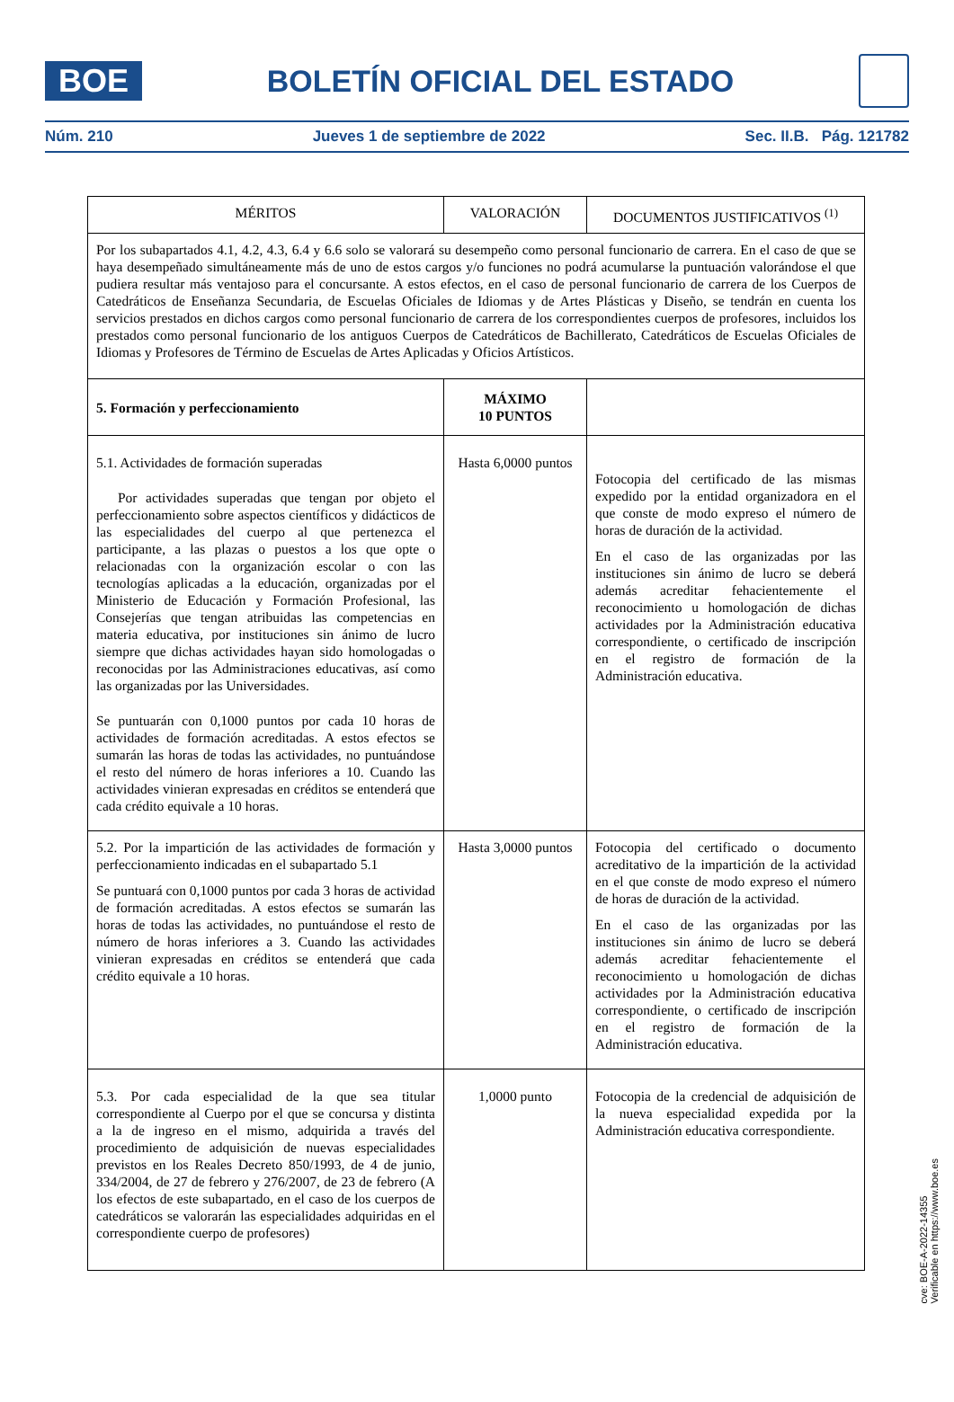BOE
BOLETÍN OFICIAL DEL ESTADO
Núm. 210 Jueves 1 de septiembre de 2022 Sec. II.B. Pág. 121782
| MÉRITOS | VALORACIÓN | DOCUMENTOS JUSTIFICATIVOS <sup>(1)</sup> |
| --- | --- | --- |
| Por los subapartados 4.1, 4.2, 4.3, 6.4 y 6.6 solo se valorará su desempeño como personal funcionario de carrera. En el caso de que se haya desempeñado simultáneamente más de uno de estos cargos y/o funciones no podrá acumularse la puntuación valorándose el que pudiera resultar más ventajoso para el concursante. A estos efectos, en el caso de personal funcionario de carrera de los Cuerpos de Catedráticos de Enseñanza Secundaria, de Escuelas Oficiales de Idiomas y de Artes Plásticas y Diseño, se tendrán en cuenta los servicios prestados en dichos cargos como personal funcionario de carrera de los correspondientes cuerpos de profesores, incluidos los prestados como personal funcionario de los antiguos Cuerpos de Catedráticos de Bachillerato, Catedráticos de Escuelas Oficiales de Idiomas y Profesores de Término de Escuelas de Artes Aplicadas y Oficios Artísticos. | | |
| 5. Formación y perfeccionamiento | MÁXIMO 10 PUNTOS | |
| 5.1. Actividades de formación superadas Por actividades superadas que tengan por objeto el perfeccionamiento sobre aspectos científicos y didácticos de las especialidades del cuerpo al que pertenezca el participante, a las plazas o puestos a los que opte o relacionadas con la organización escolar o con las tecnologías aplicadas a la educación, organizadas por el Ministerio de Educación y Formación Profesional, las Consejerías que tengan atribuidas las competencias en materia educativa, por instituciones sin ánimo de lucro siempre que dichas actividades hayan sido homologadas o reconocidas por las Administraciones educativas, así como las organizadas por las Universidades. Se puntuarán con 0,1000 puntos por cada 10 horas de actividades de formación acreditadas. A estos efectos se sumarán las horas de todas las actividades, no puntuándose el resto del número de horas inferiores a 10. Cuando las actividades vinieran expresadas en créditos se entenderá que cada crédito equivale a 10 horas. | Hasta 6,0000 puntos | Fotocopia del certificado de las mismas expedido por la entidad organizadora en el que conste de modo expreso el número de horas de duración de la actividad. En el caso de las organizadas por las instituciones sin ánimo de lucro se deberá además acreditar fehacientemente el reconocimiento u homologación de dichas actividades por la Administración educativa correspondiente, o certificado de inscripción en el registro de formación de la Administración educativa. |
| 5.2. Por la impartición de las actividades de formación y perfeccionamiento indicadas en el subapartado 5.1 Se puntuará con 0,1000 puntos por cada 3 horas de actividad de formación acreditadas. A estos efectos se sumarán las horas de todas las actividades, no puntuándose el resto de número de horas inferiores a 3. Cuando las actividades vinieran expresadas en créditos se entenderá que cada crédito equivale a 10 horas. | Hasta 3,0000 puntos | Fotocopia del certificado o documento acreditativo de la impartición de la actividad en el que conste de modo expreso el número de horas de duración de la actividad. En el caso de las organizadas por las instituciones sin ánimo de lucro se deberá además acreditar fehacientemente el reconocimiento u homologación de dichas actividades por la Administración educativa correspondiente, o certificado de inscripción en el registro de formación de la Administración educativa. |
| 5.3. Por cada especialidad de la que sea titular correspondiente al Cuerpo por el que se concursa y distinta a la de ingreso en el mismo, adquirida a través del procedimiento de adquisición de nuevas especialidades previstos en los Reales Decreto 850/1993, de 4 de junio, 334/2004, de 27 de febrero y 276/2007, de 23 de febrero (A los efectos de este subapartado, en el caso de los cuerpos de catedráticos se valorarán las especialidades adquiridas en el correspondiente cuerpo de profesores) | 1,0000 punto | Fotocopia de la credencial de adquisición de la nueva especialidad expedida por la Administración educativa correspondiente. |
cve: BOE-A-2022-14355
Verificable en https://www.boe.es